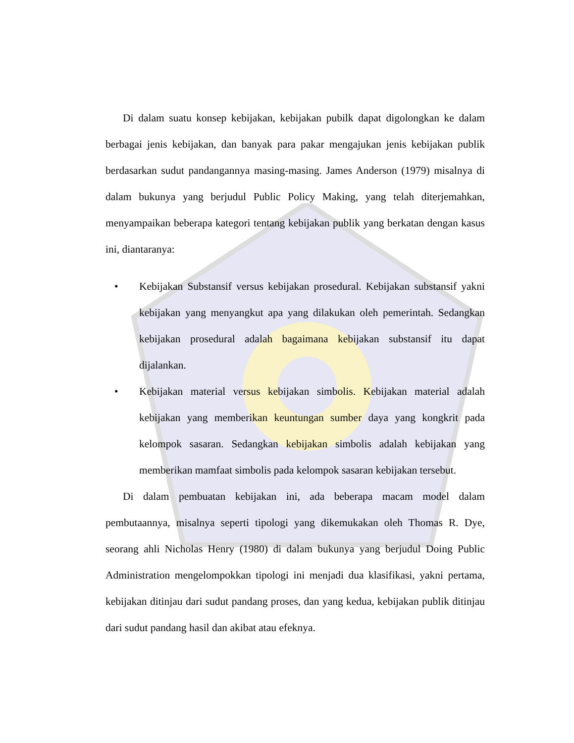Di dalam suatu konsep kebijakan, kebijakan pubilk dapat digolongkan ke dalam berbagai jenis kebijakan, dan banyak para pakar mengajukan jenis kebijakan publik berdasarkan sudut pandangannya masing-masing. James Anderson (1979) misalnya di dalam bukunya yang berjudul Public Policy Making, yang telah diterjemahkan, menyampaikan beberapa kategori tentang kebijakan publik yang berkatan dengan kasus ini, diantaranya:
• Kebijakan Substansif versus kebijakan prosedural. Kebijakan substansif yakni kebijakan yang menyangkut apa yang dilakukan oleh pemerintah. Sedangkan kebijakan prosedural adalah bagaimana kebijakan substansif itu dapat dijalankan.
• Kebijakan material versus kebijakan simbolis. Kebijakan material adalah kebijakan yang memberikan keuntungan sumber daya yang kongkrit pada kelompok sasaran. Sedangkan kebijakan simbolis adalah kebijakan yang memberikan mamfaat simbolis pada kelompok sasaran kebijakan tersebut.
Di dalam pembuatan kebijakan ini, ada beberapa macam model dalam pembutaannya, misalnya seperti tipologi yang dikemukakan oleh Thomas R. Dye, seorang ahli Nicholas Henry (1980) di dalam bukunya yang berjudul Doing Public Administration mengelompokkan tipologi ini menjadi dua klasifikasi, yakni pertama, kebijakan ditinjau dari sudut pandang proses, dan yang kedua, kebijakan publik ditinjau dari sudut pandang hasil dan akibat atau efeknya.